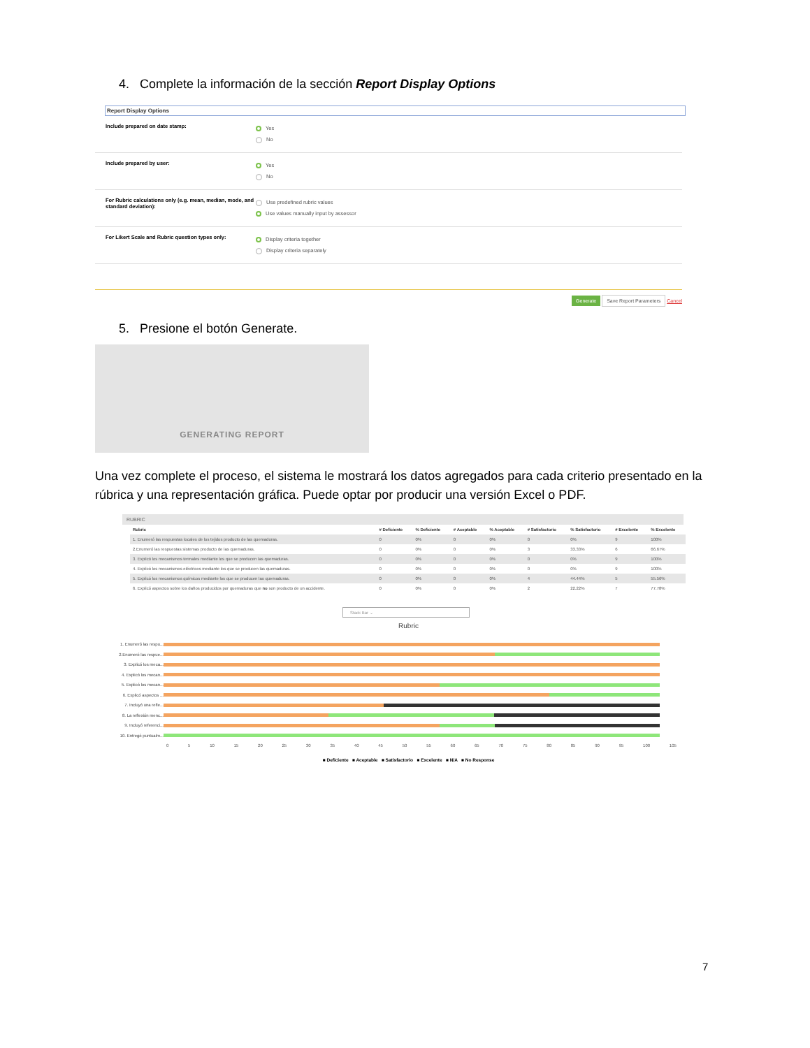4. Complete la información de la sección Report Display Options
Report Display Options
Include prepared on date stamp:
Yes
No
Include prepared by user:
Yes
No
For Rubric calculations only (e.g. mean, median, mode, and standard deviation):
Use predefined rubric values
Use values manually input by assessor
For Likert Scale and Rubric question types only:
Display criteria together
Display criteria separately
Generate Save Report Parameters Cancel
5. Presione el botón Generate.
GENERATING REPORT
Una vez complete el proceso, el sistema le mostrará los datos agregados para cada criterio presentado en la rúbrica y una representación gráfica. Puede optar por producir una versión Excel o PDF.
RUBRIC
| Rubric | # Deficiente | % Deficiente | # Aceptable | % Aceptable | # Satisfactorio | % Satisfactorio | # Excelente | % Excelente |
| --- | --- | --- | --- | --- | --- | --- | --- | --- |
| 1. Enumeró las respuestas locales de los tejidos producto de las quemaduras. | 0 | 0% | 0 | 0% | 0 | 0% | 9 | 100% |
| 2.Enumeró las respuestas sistemas producto de las quemaduras. | 0 | 0% | 0 | 0% | 3 | 33.33% | 6 | 66.67% |
| 3. Explicó los mecanismos termales mediante los que se producen las quemaduras. | 0 | 0% | 0 | 0% | 0 | 0% | 9 | 100% |
| 4. Explicó los mecanismos eléctricos mediante los que se producen las quemaduras. | 0 | 0% | 0 | 0% | 0 | 0% | 9 | 100% |
| 5. Explicó los mecanismos químicos mediante los que se producen las quemaduras. | 0 | 0% | 0 | 0% | 4 | 44.44% | 5 | 55.56% |
| 6. Explicó aspectos sobre los daños producidos por quemaduras que no son producto de un accidente. | 0 | 0% | 0 | 0% | 2 | 22.22% | 7 | 77.78% |
Stack Bar ⌄
Rubric
1. Enumeró las respu...
2.Enumeró las respue...
3. Explicó los meca...
4. Explicó los mecan...
5. Explicó los mecan...
6. Explicó aspectos ...
7. Incluyó una refle...
8. La reflexión menc...
9. Incluyó referenci...
10. Entregó puntualm...
0 5 10 15 20 25 30 35 40 45 50 55 60 65 70 75 80 85 90 95 100 105
■ Deficiente ■ Aceptable ■ Satisfactorio ■ Excelente ■ N/A ■ No Response
7